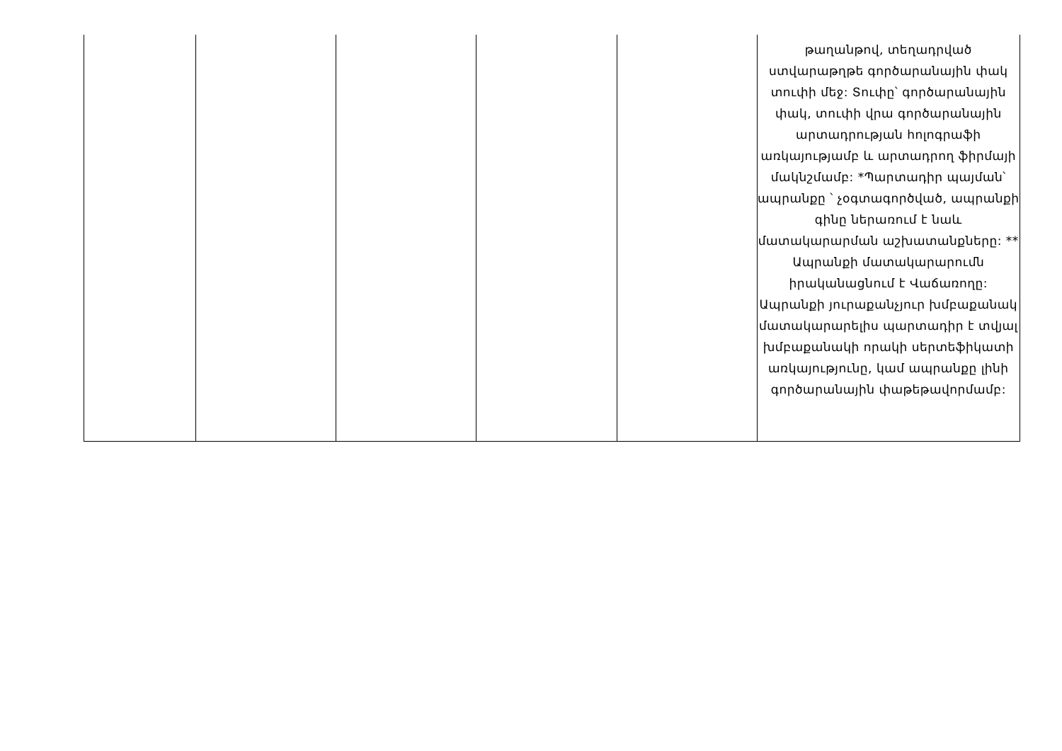| | | | | | թաղանթով, տեղադրված ստվարաթղթե գործարանային փակ տուփի մեջ: Տուփը՝ գործարանային փակ, տուփի վրա գործարանային արտադրության հոլոգրաֆի առկայությամբ և արտադրող ֆիրմայի մակնշմամբ: *Պարտադիր պայման՝ ապրանքը ՝ չօգտագործված, ապրանքի գինը ներառում է նաև մատակարարման աշխատանքները: ** Ապրանքի մատակարարումն իրականացնում է Վաճառողը: Ապրանքի յուրաքանչյուր խմբաքանակ մատակարարելիս պարտադիր է տվյալ խմբաքանակի որակի սերտեֆիկատի առկայությունը, կամ ապրանքը լինի գործարանային փաթեթավորմամբ: |